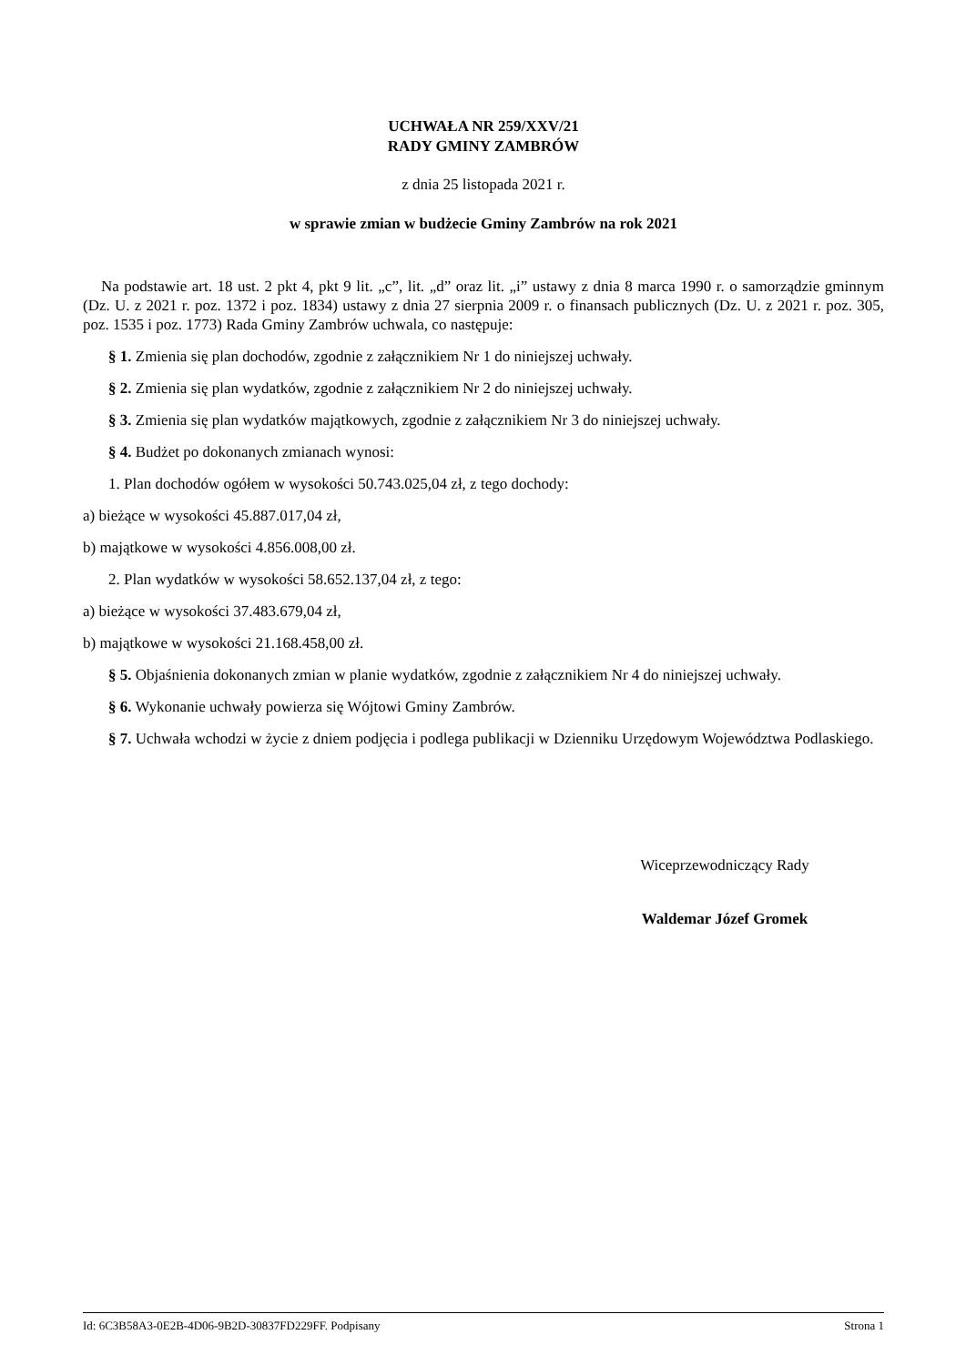UCHWAŁA NR 259/XXV/21
RADY GMINY ZAMBRÓW
z dnia 25 listopada 2021 r.
w sprawie zmian w budżecie Gminy Zambrów na rok 2021
Na podstawie art. 18 ust. 2 pkt 4, pkt 9 lit. „c”, lit. „d” oraz lit. „i” ustawy z dnia 8 marca 1990 r. o samorządzie gminnym (Dz. U. z 2021 r. poz. 1372 i poz. 1834) ustawy z dnia 27 sierpnia 2009 r. o finansach publicznych (Dz. U. z 2021 r. poz. 305, poz. 1535 i poz. 1773) Rada Gminy Zambrów uchwala, co następuje:
§ 1. Zmienia się plan dochodów, zgodnie z załącznikiem Nr 1 do niniejszej uchwały.
§ 2. Zmienia się plan wydatków, zgodnie z załącznikiem Nr 2 do niniejszej uchwały.
§ 3. Zmienia się plan wydatków majątkowych, zgodnie z załącznikiem Nr 3 do niniejszej uchwały.
§ 4. Budżet po dokonanych zmianach wynosi:
1. Plan dochodów ogółem w wysokości 50.743.025,04 zł, z tego dochody:
a) bieżące w wysokości 45.887.017,04 zł,
b) majątkowe w wysokości 4.856.008,00 zł.
2. Plan wydatków w wysokości 58.652.137,04 zł, z tego:
a) bieżące w wysokości 37.483.679,04 zł,
b) majątkowe w wysokości 21.168.458,00 zł.
§ 5. Objaśnienia dokonanych zmian w planie wydatków, zgodnie z załącznikiem Nr 4 do niniejszej uchwały.
§ 6. Wykonanie uchwały powierza się Wójtowi Gminy Zambrów.
§ 7. Uchwała wchodzi w życie z dniem podjęcia i podlega publikacji w Dzienniku Urzędowym Województwa Podlaskiego.
Wiceprzewodniczący Rady
Waldemar Józef Gromek
Id: 6C3B58A3-0E2B-4D06-9B2D-30837FD229FF. Podpisany Strona 1